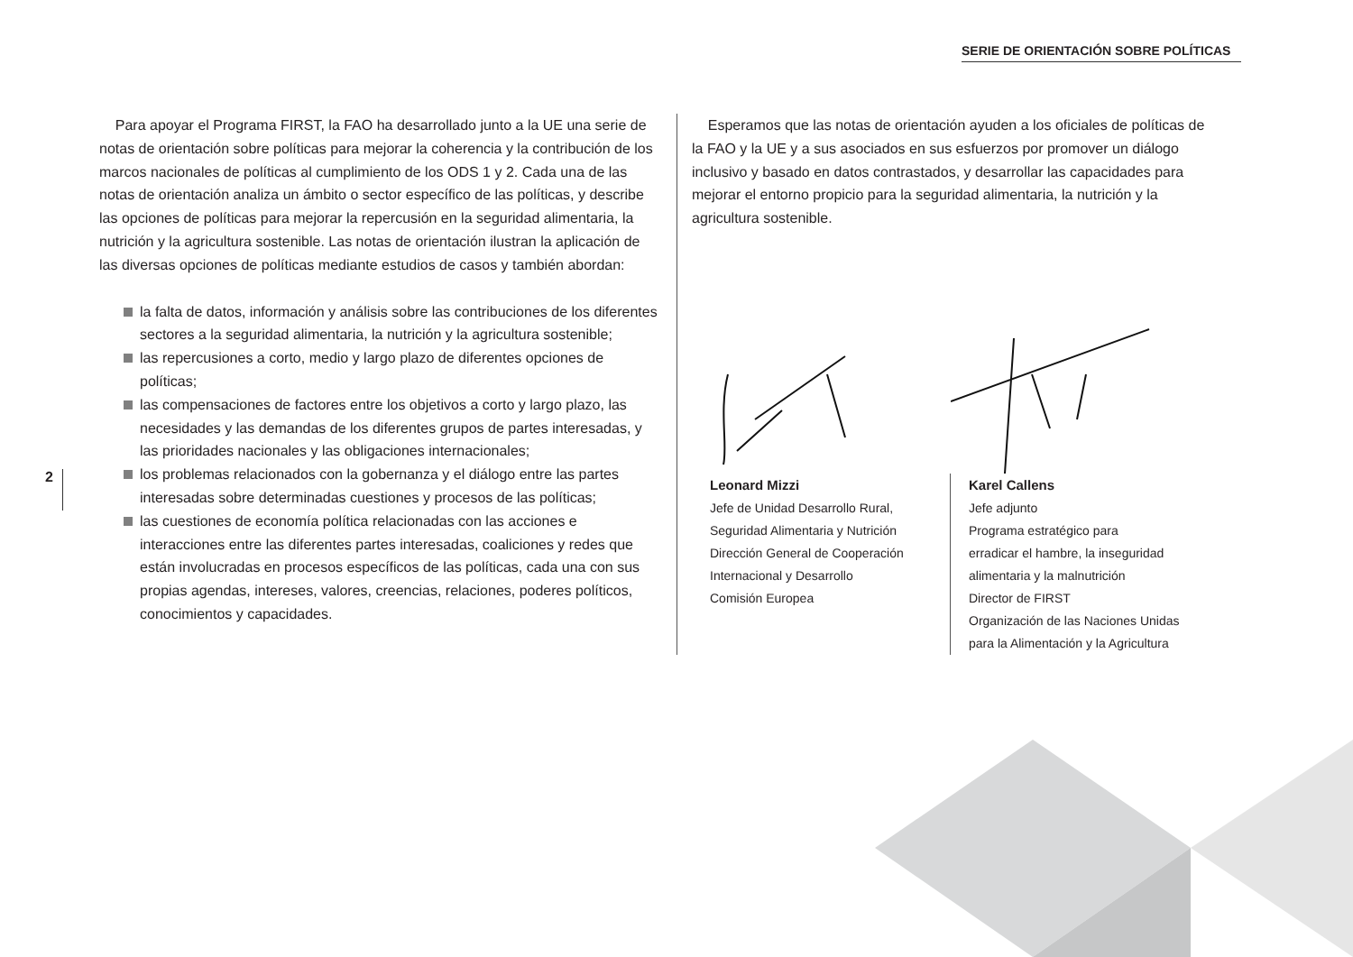SERIE DE ORIENTACIÓN SOBRE POLÍTICAS
Para apoyar el Programa FIRST, la FAO ha desarrollado junto a la UE una serie de notas de orientación sobre políticas para mejorar la coherencia y la contribución de los marcos nacionales de políticas al cumplimiento de los ODS 1 y 2. Cada una de las notas de orientación analiza un ámbito o sector específico de las políticas, y describe las opciones de políticas para mejorar la repercusión en la seguridad alimentaria, la nutrición y la agricultura sostenible. Las notas de orientación ilustran la aplicación de las diversas opciones de políticas mediante estudios de casos y también abordan:
la falta de datos, información y análisis sobre las contribuciones de los diferentes sectores a la seguridad alimentaria, la nutrición y la agricultura sostenible;
las repercusiones a corto, medio y largo plazo de diferentes opciones de políticas;
las compensaciones de factores entre los objetivos a corto y largo plazo, las necesidades y las demandas de los diferentes grupos de partes interesadas, y las prioridades nacionales y las obligaciones internacionales;
los problemas relacionados con la gobernanza y el diálogo entre las partes interesadas sobre determinadas cuestiones y procesos de las políticas;
las cuestiones de economía política relacionadas con las acciones e interacciones entre las diferentes partes interesadas, coaliciones y redes que están involucradas en procesos específicos de las políticas, cada una con sus propias agendas, intereses, valores, creencias, relaciones, poderes políticos, conocimientos y capacidades.
Esperamos que las notas de orientación ayuden a los oficiales de políticas de la FAO y la UE y a sus asociados en sus esfuerzos por promover un diálogo inclusivo y basado en datos contrastados, y desarrollar las capacidades para mejorar el entorno propicio para la seguridad alimentaria, la nutrición y la agricultura sostenible.
Leonard Mizzi
Jefe de Unidad Desarrollo Rural,
Seguridad Alimentaria y Nutrición
Dirección General de Cooperación
Internacional y Desarrollo
Comisión Europea
Karel Callens
Jefe adjunto
Programa estratégico para
erradicar el hambre, la inseguridad
alimentaria y la malnutrición
Director de FIRST
Organización de las Naciones Unidas
para la Alimentación y la Agricultura
2